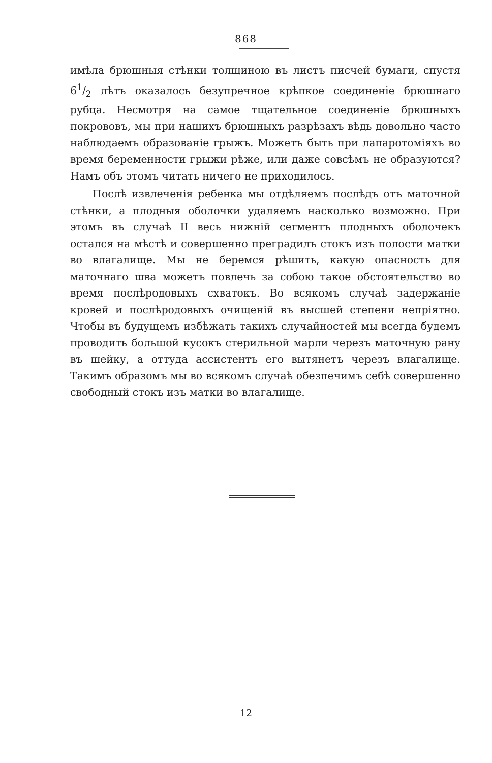868
имѣла брюшныя стѣнки толщиною въ листъ писчей бумаги, спустя 61/2 лѣтъ оказалось безупречное крѣпкое соединеніе брюшнаго рубца. Несмотря на самое тщательное соединеніе брюшныхъ покрововъ, мы при нашихъ брюшныхъ разрѣзахъ вѣдь довольно часто наблюдаемъ образованіе грыжъ. Можетъ быть при лапаротоміяхъ во время беременности грыжи рѣже, или даже совсѣмъ не образуются? Намъ объ этомъ читать ничего не приходилось.
Послѣ извлеченія ребенка мы отдѣляемъ послѣдъ отъ маточной стѣнки, а плодныя оболочки удаляемъ насколько возможно. При этомъ въ случаѣ II весь нижній сегментъ плодныхъ оболочекъ остался на мѣстѣ и совершенно преградилъ стокъ изъ полости матки во влагалище. Мы не беремся рѣшить, какую опасность для маточнаго шва можетъ повлечь за собою такое обстоятельство во время послѣродовыхъ схватокъ. Во всякомъ случаѣ задержаніе кровей и послѣродовыхъ очищеній въ высшей степени непріятно. Чтобы въ будущемъ избѣжать такихъ случайностей мы всегда будемъ проводить большой кусокъ стерильной марли черезъ маточную рану въ шейку, а оттуда ассистентъ его вытянетъ черезъ влагалище. Такимъ образомъ мы во всякомъ случаѣ обезпечимъ себѣ совершенно свободный стокъ изъ матки во влагалище.
12